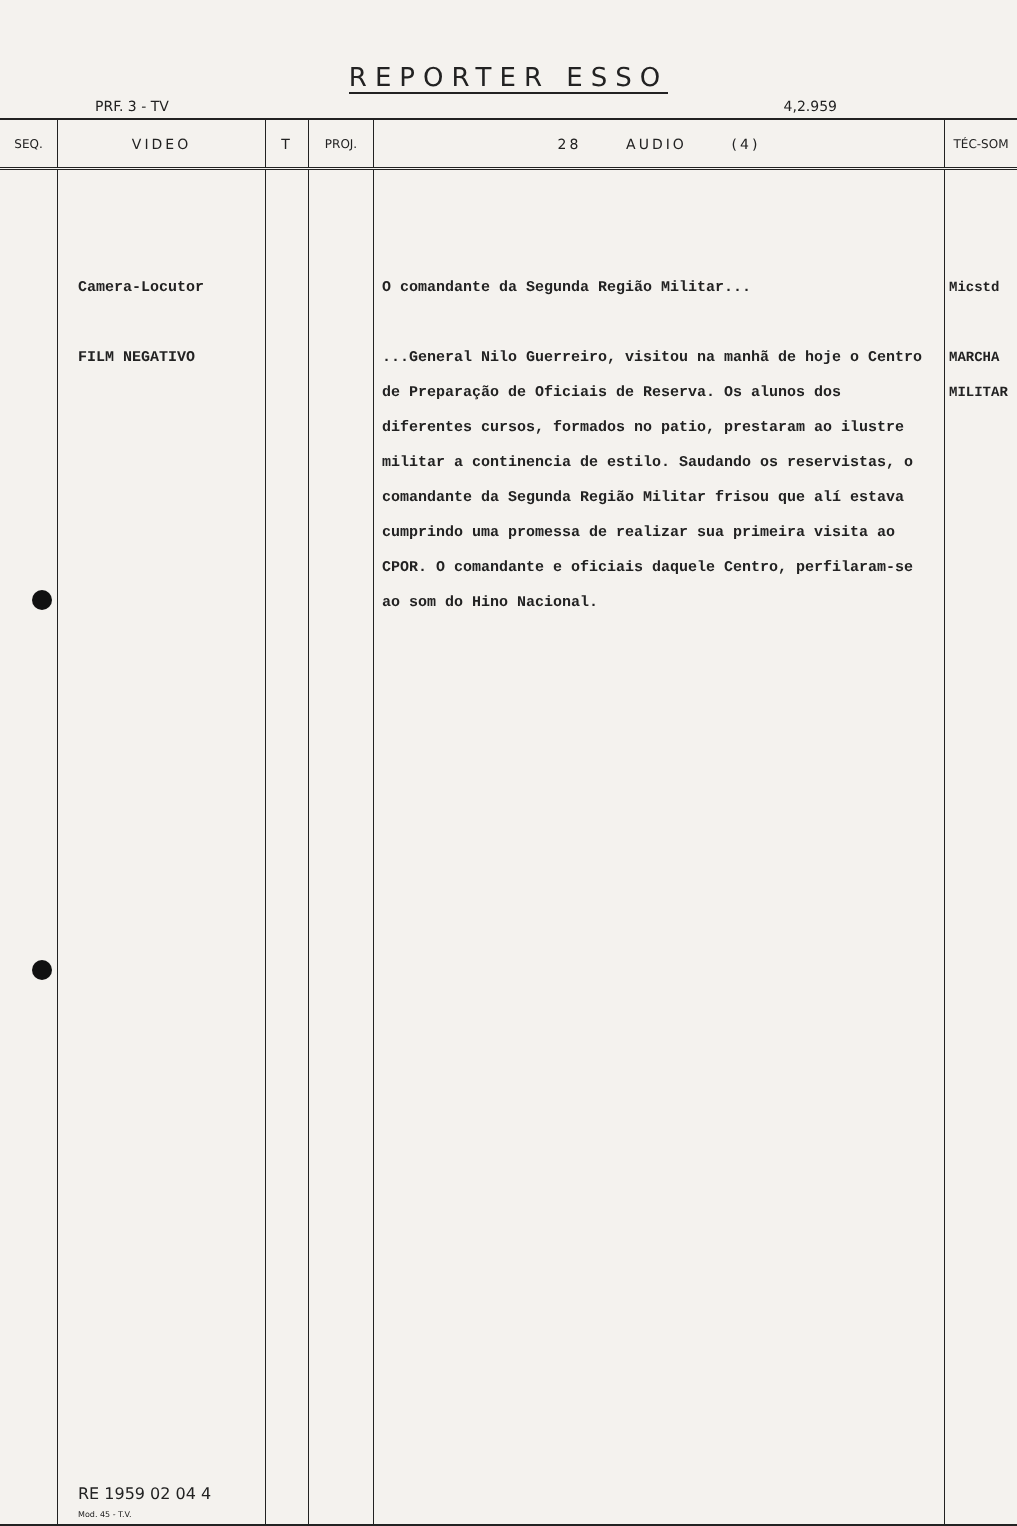REPORTER ESSO
PRF. 3 - TV 4,2.959
| SEQ. | VIDEO | T | PROJ. | 28 AUDIO (4) | TÉC-SOM |
| --- | --- | --- | --- | --- | --- |
| | Camera-Locutor FILM NEGATIVO RE 1959 02 04 4 Mod. 45 - T.V. | | | O comandante da Segunda Região Militar... ...General Nilo Guerreiro, visitou na manhã de hoje o Centro de Preparação de Oficiais de Reserva. Os alunos dos diferentes cursos, formados no patio, prestaram ao ilustre militar a continencia de estilo. Saudando os reservistas, o comandante da Segunda Região Militar frisou que alí estava cumprindo uma promessa de realizar sua primeira visita ao CPOR. O comandante e oficiais daquele Centro, perfilaram-se ao som do Hino Nacional. | Micstd MARCHA MILITAR |